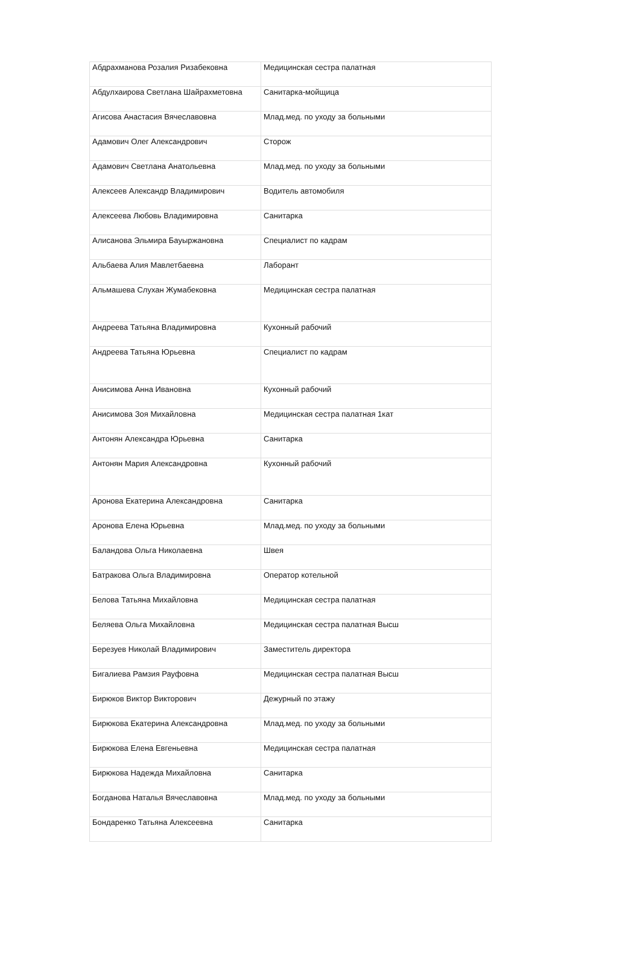| Абдрахманова Розалия Ризабековна | Медицинская сестра палатная |
| Абдулхаирова Светлана Шайрахметовна | Санитарка-мойщица |
| Агисова Анастасия Вячеславовна | Млад.мед. по уходу за больными |
| Адамович Олег Александрович | Сторож |
| Адамович Светлана Анатольевна | Млад.мед. по уходу за больными |
| Алексеев Александр Владимирович | Водитель автомобиля |
| Алексеева Любовь Владимировна | Санитарка |
| Алисанова Эльмира Бауыржановна | Специалист по кадрам |
| Альбаева Алия Мавлетбаевна | Лаборант |
| Альмашева Слухан Жумабековна | Медицинская сестра палатная |
| Андреева Татьяна Владимировна | Кухонный рабочий |
| Андреева Татьяна Юрьевна | Специалист по кадрам |
| Анисимова Анна Ивановна | Кухонный рабочий |
| Анисимова Зоя Михайловна | Медицинская сестра палатная 1кат |
| Антонян Александра Юрьевна | Санитарка |
| Антонян Мария Александровна | Кухонный рабочий |
| Аронова Екатерина Александровна | Санитарка |
| Аронова Елена Юрьевна | Млад.мед. по уходу за больными |
| Баландова Ольга Николаевна | Швея |
| Батракова Ольга Владимировна | Оператор котельной |
| Белова Татьяна Михайловна | Медицинская сестра палатная |
| Беляева Ольга Михайловна | Медицинская сестра палатная Высш |
| Березуев Николай Владимирович | Заместитель директора |
| Бигалиева Рамзия Рауфовна | Медицинская сестра палатная Высш |
| Бирюков Виктор Викторович | Дежурный по этажу |
| Бирюкова Екатерина Александровна | Млад.мед. по уходу за больными |
| Бирюкова Елена Евгеньевна | Медицинская сестра палатная |
| Бирюкова Надежда Михайловна | Санитарка |
| Богданова Наталья Вячеславовна | Млад.мед. по уходу за больными |
| Бондаренко Татьяна Алексеевна | Санитарка |